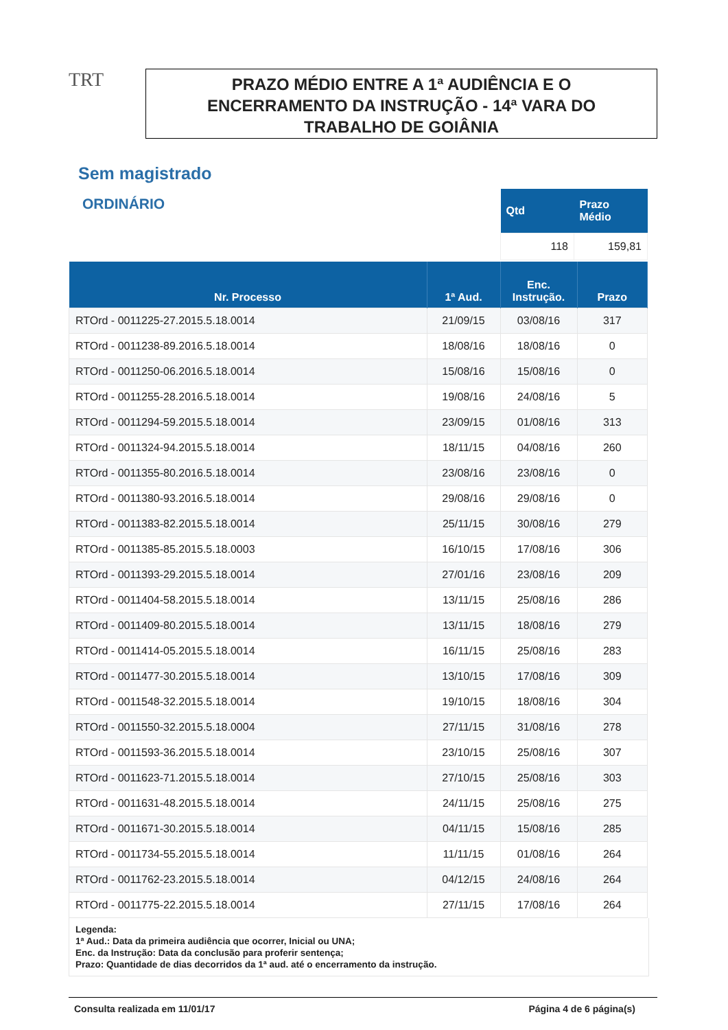TRT
PRAZO MÉDIO ENTRE A 1ª AUDIÊNCIA E O
ENCERRAMENTO DA INSTRUÇÃO - 14ª VARA DO
TRABALHO DE GOIÂNIA
Sem magistrado
ORDINÁRIO
| Qtd | Prazo Médio |
| --- | --- |
| 118 | 159,81 |
| Nr. Processo | 1ª Aud. | Enc. Instrução. | Prazo |
| --- | --- | --- | --- |
| RTOrd - 0011225-27.2015.5.18.0014 | 21/09/15 | 03/08/16 | 317 |
| RTOrd - 0011238-89.2016.5.18.0014 | 18/08/16 | 18/08/16 | 0 |
| RTOrd - 0011250-06.2016.5.18.0014 | 15/08/16 | 15/08/16 | 0 |
| RTOrd - 0011255-28.2016.5.18.0014 | 19/08/16 | 24/08/16 | 5 |
| RTOrd - 0011294-59.2015.5.18.0014 | 23/09/15 | 01/08/16 | 313 |
| RTOrd - 0011324-94.2015.5.18.0014 | 18/11/15 | 04/08/16 | 260 |
| RTOrd - 0011355-80.2016.5.18.0014 | 23/08/16 | 23/08/16 | 0 |
| RTOrd - 0011380-93.2016.5.18.0014 | 29/08/16 | 29/08/16 | 0 |
| RTOrd - 0011383-82.2015.5.18.0014 | 25/11/15 | 30/08/16 | 279 |
| RTOrd - 0011385-85.2015.5.18.0003 | 16/10/15 | 17/08/16 | 306 |
| RTOrd - 0011393-29.2015.5.18.0014 | 27/01/16 | 23/08/16 | 209 |
| RTOrd - 0011404-58.2015.5.18.0014 | 13/11/15 | 25/08/16 | 286 |
| RTOrd - 0011409-80.2015.5.18.0014 | 13/11/15 | 18/08/16 | 279 |
| RTOrd - 0011414-05.2015.5.18.0014 | 16/11/15 | 25/08/16 | 283 |
| RTOrd - 0011477-30.2015.5.18.0014 | 13/10/15 | 17/08/16 | 309 |
| RTOrd - 0011548-32.2015.5.18.0014 | 19/10/15 | 18/08/16 | 304 |
| RTOrd - 0011550-32.2015.5.18.0004 | 27/11/15 | 31/08/16 | 278 |
| RTOrd - 0011593-36.2015.5.18.0014 | 23/10/15 | 25/08/16 | 307 |
| RTOrd - 0011623-71.2015.5.18.0014 | 27/10/15 | 25/08/16 | 303 |
| RTOrd - 0011631-48.2015.5.18.0014 | 24/11/15 | 25/08/16 | 275 |
| RTOrd - 0011671-30.2015.5.18.0014 | 04/11/15 | 15/08/16 | 285 |
| RTOrd - 0011734-55.2015.5.18.0014 | 11/11/15 | 01/08/16 | 264 |
| RTOrd - 0011762-23.2015.5.18.0014 | 04/12/15 | 24/08/16 | 264 |
| RTOrd - 0011775-22.2015.5.18.0014 | 27/11/15 | 17/08/16 | 264 |
Legenda:
1ª Aud.: Data da primeira audiência que ocorrer, Inicial ou UNA;
Enc. da Instrução: Data da conclusão para proferir sentença;
Prazo: Quantidade de dias decorridos da 1ª aud. até o encerramento da instrução.
Consulta realizada em 11/01/17 Página 4 de 6 página(s)